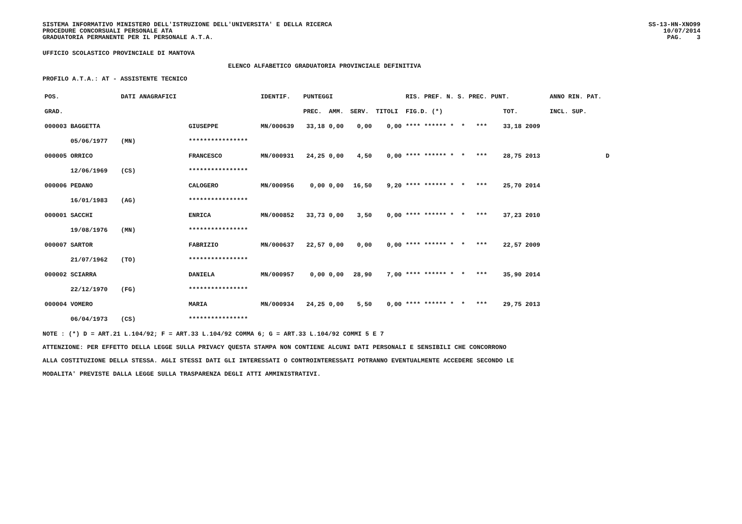SISTEMA INFORMATIVO MINISTERO DELL'ISTRUZIONE DELL'UNIVERSITA' E DELLA RICERCA
PROCEDURE CONCORSUALI PERSONALE ATA
GRADUATORIA PERMANENTE PER IL PERSONALE A.T.A.
SS-13-HN-XNO99
10/07/2014
PAG. 3
UFFICIO SCOLASTICO PROVINCIALE DI MANTOVA
ELENCO ALFABETICO GRADUATORIA PROVINCIALE DEFINITIVA
PROFILO A.T.A.: AT - ASSISTENTE TECNICO
| POS. | DATI ANAGRAFICI | | IDENTIF. | PUNTEGGI | | | | RIS. PREF. N. S. PREC. PUNT. | | ANNO RIN. PAT. |
| --- | --- | --- | --- | --- | --- | --- | --- | --- | --- | --- |
| GRAD. | | | | PREC. | AMM. | SERV. | TITOLI | FIG.D. (*) | TOT. | INCL. SUP. |
| 000003 BAGGETTA | | GIUSEPPE | MN/000639 | 33,18 | 0,00 | 0,00 | 0,00 | **** ****** * * *** | 33,18 2009 | |
| 05/06/1977 | (MN) | **************** | | | | | | | | |
| 000005 ORRICO | | FRANCESCO | MN/000931 | 24,25 | 0,00 | 4,50 | 0,00 | **** ****** * * *** | 28,75 2013 | D |
| 12/06/1969 | (CS) | **************** | | | | | | | | |
| 000006 PEDANO | | CALOGERO | MN/000956 | 0,00 | 0,00 | 16,50 | 9,20 | **** ****** * * *** | 25,70 2014 | |
| 16/01/1983 | (AG) | **************** | | | | | | | | |
| 000001 SACCHI | | ENRICA | MN/000852 | 33,73 | 0,00 | 3,50 | 0,00 | **** ****** * * *** | 37,23 2010 | |
| 19/08/1976 | (MN) | **************** | | | | | | | | |
| 000007 SARTOR | | FABRIZIO | MN/000637 | 22,57 | 0,00 | 0,00 | 0,00 | **** ****** * * *** | 22,57 2009 | |
| 21/07/1962 | (TO) | **************** | | | | | | | | |
| 000002 SCIARRA | | DANIELA | MN/000957 | 0,00 | 0,00 | 28,90 | 7,00 | **** ****** * * *** | 35,90 2014 | |
| 22/12/1970 | (FG) | **************** | | | | | | | | |
| 000004 VOMERO | | MARIA | MN/000934 | 24,25 | 0,00 | 5,50 | 0,00 | **** ****** * * *** | 29,75 2013 | |
| 06/04/1973 | (CS) | **************** | | | | | | | | |
NOTE : (*) D = ART.21 L.104/92; F = ART.33 L.104/92 COMMA 6; G = ART.33 L.104/92 COMMI 5 E 7
ATTENZIONE: PER EFFETTO DELLA LEGGE SULLA PRIVACY QUESTA STAMPA NON CONTIENE ALCUNI DATI PERSONALI E SENSIBILI CHE CONCORRONO
ALLA COSTITUZIONE DELLA STESSA. AGLI STESSI DATI GLI INTERESSATI O CONTROINTERESSATI POTRANNO EVENTUALMENTE ACCEDERE SECONDO LE
MODALITA' PREVISTE DALLA LEGGE SULLA TRASPARENZA DEGLI ATTI AMMINISTRATIVI.